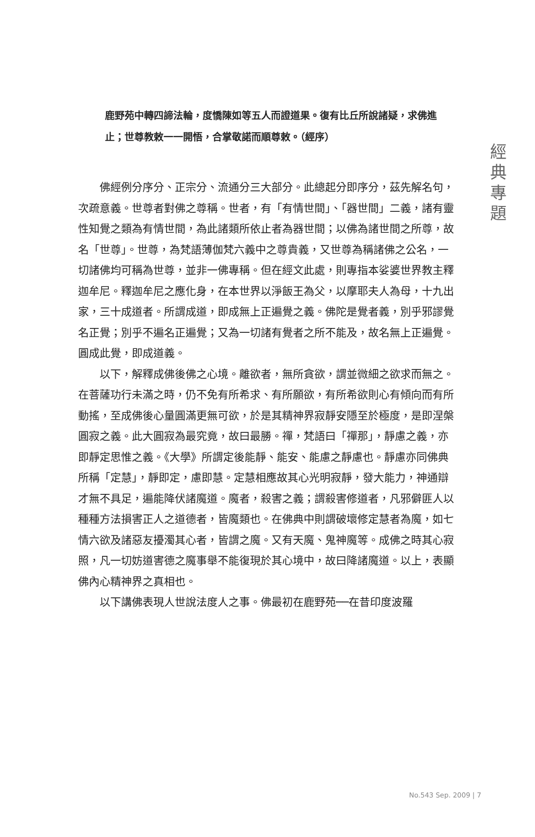經
典
專
題
鹿野苑中轉四諦法輪，度憍陳如等五人而證道果。復有比丘所說諸疑，求佛進止；世尊教敕一一開悟，合掌敬諾而順尊敕。（經序）
佛經例分序分、正宗分、流通分三大部分。此總起分即序分，茲先解名句，次疏意義。世尊者對佛之尊稱。世者，有「有情世間」、「器世間」二義，諸有靈性知覺之類為有情世間，為此諸類所依止者為器世間；以佛為諸世間之所尊，故名「世尊」。世尊，為梵語薄伽梵六義中之尊貴義，又世尊為稱諸佛之公名，一切諸佛均可稱為世尊，並非一佛專稱。但在經文此處，則專指本娑婆世界教主釋迦牟尼。釋迦牟尼之應化身，在本世界以淨飯王為父，以摩耶夫人為母，十九出家，三十成道者。所謂成道，即成無上正遍覺之義。佛陀是覺者義，別乎邪謬覺名正覺；別乎不遍名正遍覺；又為一切諸有覺者之所不能及，故名無上正遍覺。圓成此覺，即成道義。
以下，解釋成佛後佛之心境。離欲者，無所貪欲，謂並微細之欲求而無之。在菩薩功行未滿之時，仍不免有所希求、有所願欲，有所希欲則心有傾向而有所動搖，至成佛後心量圓滿更無可欲，於是其精神界寂靜安隱至於極度，是即涅槃圓寂之義。此大圓寂為最究竟，故曰最勝。禪，梵語曰「禪那」，靜慮之義，亦即靜定思惟之義。《大學》所謂定後能靜、能安、能慮之靜慮也。靜慮亦同佛典所稱「定慧」，靜即定，慮即慧。定慧相應故其心光明寂靜，發大能力，神通辯才無不具足，遍能降伏諸魔道。魔者，殺害之義；謂殺害修道者，凡邪僻匪人以種種方法損害正人之道德者，皆魔類也。在佛典中則謂破壞修定慧者為魔，如七情六欲及諸惡友擾濁其心者，皆謂之魔。又有天魔、鬼神魔等。成佛之時其心寂照，凡一切妨道害德之魔事舉不能復現於其心境中，故曰降諸魔道。以上，表顯佛內心精神界之真相也。
以下講佛表現人世說法度人之事。佛最初在鹿野苑──在昔印度波羅
No.543 Sep. 2009 | 7